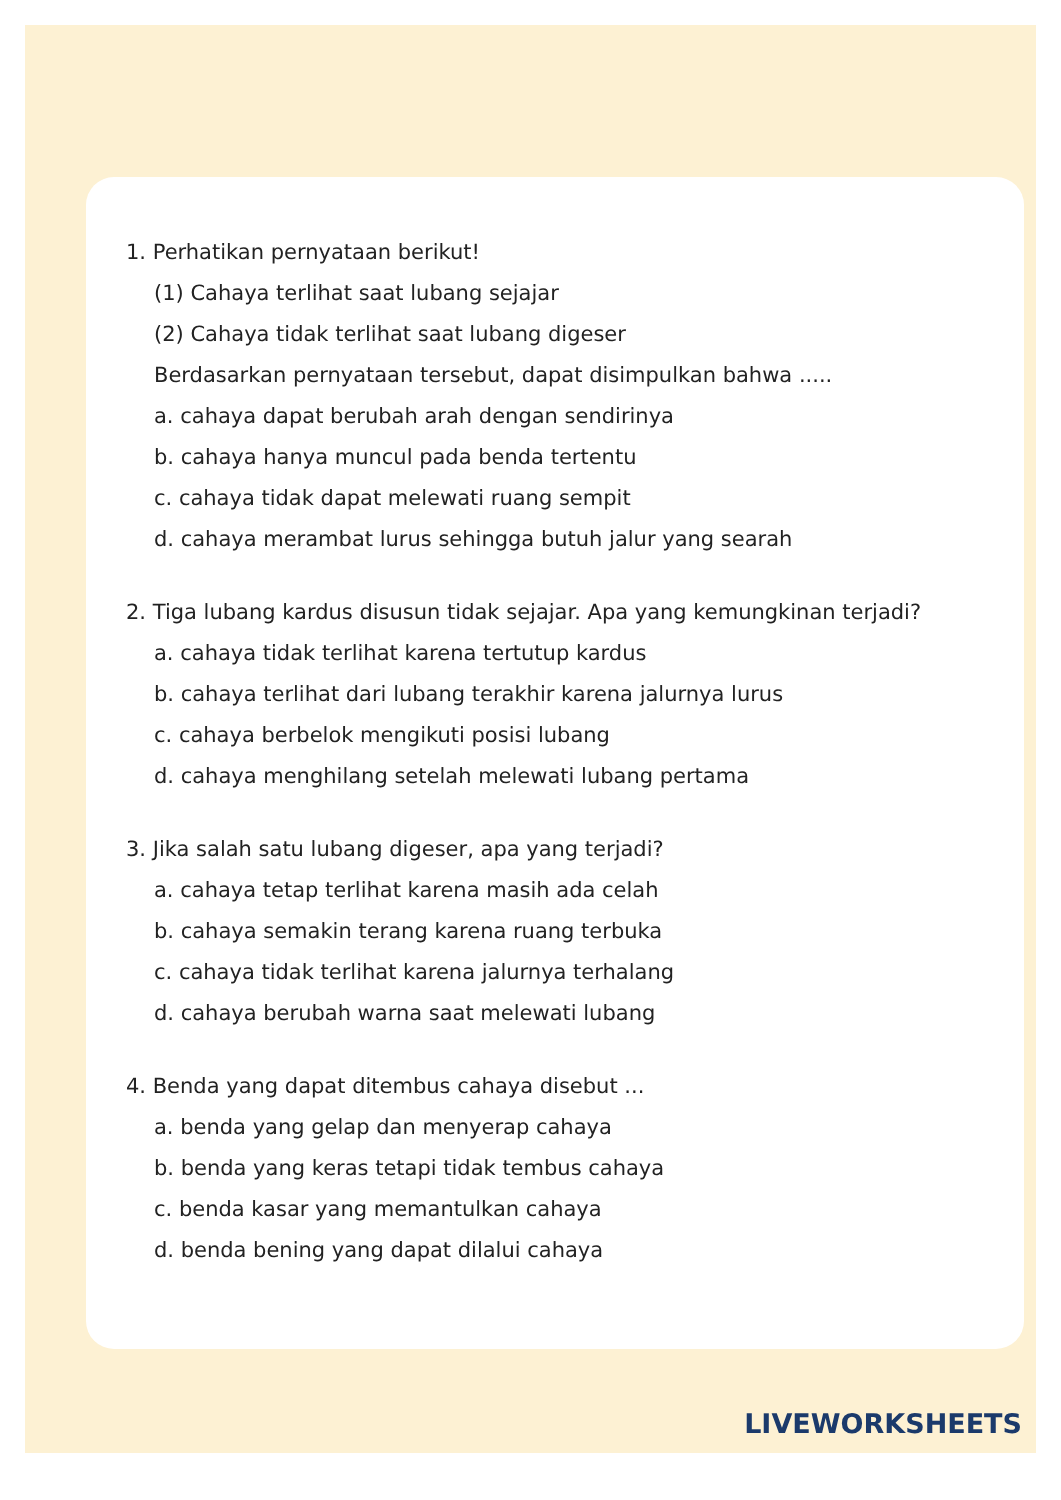1. Perhatikan pernyataan berikut!
(1) Cahaya terlihat saat lubang sejajar
(2) Cahaya tidak terlihat saat lubang digeser
Berdasarkan pernyataan tersebut, dapat disimpulkan bahwa .....
a. cahaya dapat berubah arah dengan sendirinya
b. cahaya hanya muncul pada benda tertentu
c. cahaya tidak dapat melewati ruang sempit
d. cahaya merambat lurus sehingga butuh jalur yang searah
2. Tiga lubang kardus disusun tidak sejajar. Apa yang kemungkinan terjadi?
a. cahaya tidak terlihat karena tertutup kardus
b. cahaya terlihat dari lubang terakhir karena jalurnya lurus
c. cahaya berbelok mengikuti posisi lubang
d. cahaya menghilang setelah melewati lubang pertama
3. Jika salah satu lubang digeser, apa yang terjadi?
a. cahaya tetap terlihat karena masih ada celah
b. cahaya semakin terang karena ruang terbuka
c. cahaya tidak terlihat karena jalurnya terhalang
d. cahaya berubah warna saat melewati lubang
4. Benda yang dapat ditembus cahaya disebut ...
a. benda yang gelap dan menyerap cahaya
b. benda yang keras tetapi tidak tembus cahaya
c. benda kasar yang memantulkan cahaya
d. benda bening yang dapat dilalui cahaya
LIVEWORKSHEETS